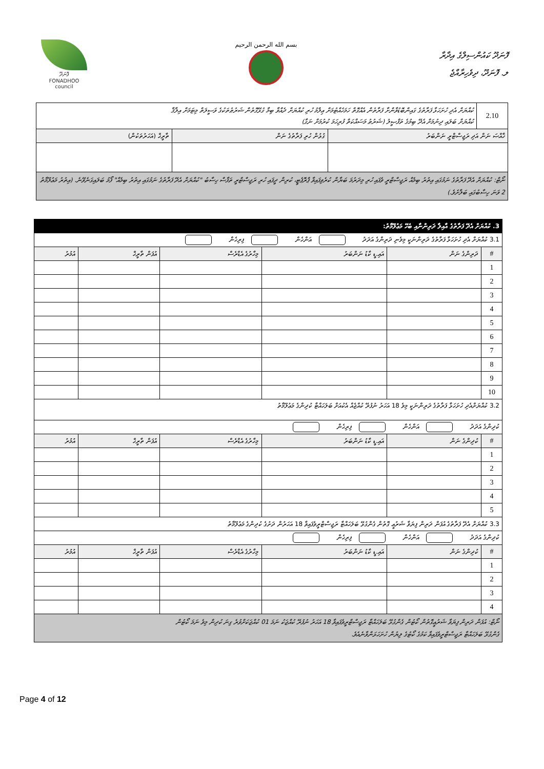ފޮނަދޫ
FONADHOO
council
بسم الله الرحمن الرحيم
ފޮނަދޫ ކައުންސިލްގެ އިދާރާ
ލ. ފޮނަދޫ، ދިވެހިރާއްޖެ
| 2.10 | ކުއްޔަށް އެދި ހުށަހަޅާ ފަރާތުގެ ގައިންބޮޑުވާންށާ ފަރާތުން އެއްގޮތް ހަމަހެއްޓުމަށް ޢިލްމު ހުރި ކުއްޔަށް ދެއްވާ ބިމާ ގުޅޭގޮތުން ޝަރުޠުތަކުގެ ވަސީލަތް މިޓަމަށް އިލާޤާ ކުއްޔަށް ބަލައި ދިނުމަށް އެދޭ ބިމުގެ ތަފްޞީލު (ޝަރުޠު މަސައްކަތް ފުރިހަމަ ކުރުމަށް ނަގާ) | | |
| ޚާއްޞަ ނަން އަދި ރަޖިސްޓްރީ ނަންބަރު | | ގުޅުން ހުރި ފަރާތުގެ ނަން | ތާރީޚް (އަހަރުތަކުން) |
| ނޯޓް: ކުއްޔަށް އެދޭ ފަރާތުގެ ނަމުގައި އިތުރު ބިމެއް ރަޖިސްޓްރީ ވެފައި ހުރި މިދަރުމަ ބަޔާން ކުރެވިފައިވާ ޕްރޮޕެޓީ، ކުރިން ދީފައި ހުރި ރަޖިސްޓްރީ ތަފާސް ހިސާބު "ކުއްޔަށް އެދޭ ފަރާތުގެ ނަމުގައި އިތުރު ބިމެއް" ފޯމު ބަލައިގަނެވޭނެ. (އިތުރު މަޢުލޫމާތު 2 ވަނަ ހިސާބުގައި ބަލާށެވެ.) | | | |
| 3. ކުއްޔަށް އެދޭ ފަރާތުގެ އާއިލާ ދަރިންނާއި ބެހޭ މަޢުލޫމާތު: | | | | | |
| 3.1 ކުއްޔަށް އެދި ހުށަހަޅާ ފަރާތުގެ ދަރިންނަކީ މިވެނި ދަރިންގެ އަދަދު އަންހެން ފިރިހެން | | | | | |
| # | ދަރިންގެ ނަން | އައި.ޑީ ކާޑު ނަންބަރު | މިހާރުގެ އެޑްރެސް | އުފަން ތާރީޚް | އުމުރު |
| 1 | | | | | |
| 2 | | | | | |
| 3 | | | | | |
| 4 | | | | | |
| 5 | | | | | |
| 6 | | | | | |
| 7 | | | | | |
| 8 | | | | | |
| 9 | | | | | |
| 10 | | | | | |
| 3.2 ކުއްޔަށްއެދި ހުށަހަޅާ ފަރާތުގެ ދަރިންނަކީ މިވެ 18 އަހަރު ނުފުރޭ ކުއްޖެއް އެކުއަށް ބަލަހައްޓާ ކުދިންގެ މަޢުލޫމާތު | | | | | |
| ކުދިންގެ އަދަދު އަންހެން ފިރިހެން | | | | | |
| # | ކުދިންގެ ނަން | އައި.ޑީ ކާޑު ނަންބަރު | މިހާރުގެ އެޑްރެސް | އުފަން ތާރީޚް | އުމުރު |
| 1 | | | | | |
| 2 | | | | | |
| 3 | | | | | |
| 4 | | | | | |
| 5 | | | | | |
| 3.3 ކުއްޔަށް އެދޭ ފަރާތުގެ އުފަން ދަރިން ފިޔަވާ ޝަރުޢީ ގޮތުން ގެންގުޅޭ ބަލަހައްޓާ ރަޖިސްޓްރީވެފައިވާ 18 އަހަރުން ދަށުގެ ކުދިންގެ މަޢުލޫމާތު | | | | | |
| ކުދިންގެ އަދަދު އަންހެން ފިރިހެން | | | | | |
| # | ކުދިންގެ ނަން | އައި.ޑީ ކާޑު ނަންބަރު | މިހާރުގެ އެޑްރެސް | އުފަން ތާރީޚް | އުމުރު |
| 1 | | | | | |
| 2 | | | | | |
| 3 | | | | | |
| 4 | | | | | |
| ނޯޓް: އުފަން ދަރިން ފިޔަވާ ޝަރުޢީގޮތުން ކޯޓުން ގެންގުޅޭ ބަލަހައްޓާ ރަޖިސްޓްރީވެފައިވާ 18 އަހަރު ނުފުރޭ ކުއްޖަކު ނަމަ 01 ކުއްޖަކަށްވުރެ ގިނަ ކުދިން މިވެ ނަމަ ކޯޓުން ގެންގުޅޭ ބަލަހައްޓާ ރަޖިސްޓްރީވެފައިވާ ކަމުގެ ކޯޓުގެ ލިޔުން ހުށަހަޅަންވާނެއެވެ. | | | | | |
Page 4 of 12